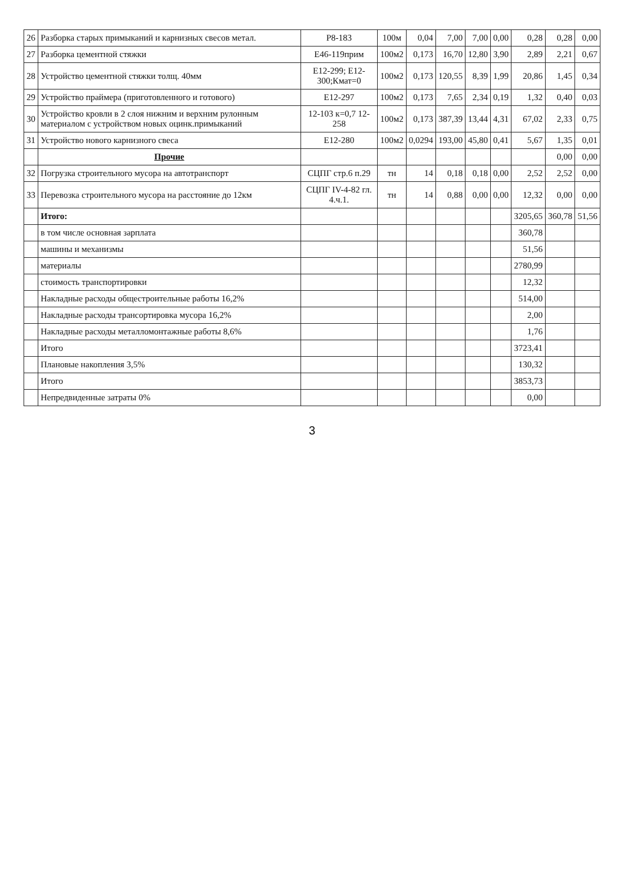| 26 | Разборка старых примыканий и карнизных свесов метал. | Р8-183 | 100м | 0,04 | 7,00 | 7,00 | 0,00 | 0,28 | 0,28 | 0,00 |
| 27 | Разборка цементной стяжки | Е46-119прим | 100м2 | 0,173 | 16,70 | 12,80 | 3,90 | 2,89 | 2,21 | 0,67 |
| 28 | Устройство цементной стяжки толщ. 40мм | Е12-299; Е12-300;Кмат=0 | 100м2 | 0,173 | 120,55 | 8,39 | 1,99 | 20,86 | 1,45 | 0,34 |
| 29 | Устройство праймера (приготовленного и готового) | Е12-297 | 100м2 | 0,173 | 7,65 | 2,34 | 0,19 | 1,32 | 0,40 | 0,03 |
| 30 | Устройство кровли в 2 слоя нижним и верхним рулонным материалом с устройством новых оцинк.примыканий | 12-103 к=0,7 12-258 | 100м2 | 0,173 | 387,39 | 13,44 | 4,31 | 67,02 | 2,33 | 0,75 |
| 31 | Устройство нового карнизного свеса | Е12-280 | 100м2 | 0,0294 | 193,00 | 45,80 | 0,41 | 5,67 | 1,35 | 0,01 |
| | Прочие | | | | | | | | 0,00 | 0,00 |
| 32 | Погрузка строительного мусора на автотранспорт | СЦПГ стр.6 п.29 | тн | 14 | 0,18 | 0,18 | 0,00 | 2,52 | 2,52 | 0,00 |
| 33 | Перевозка строительного мусора на расстояние до 12км | СЦПГ IV-4-82 гл. 4.ч.1. | тн | 14 | 0,88 | 0,00 | 0,00 | 12,32 | 0,00 | 0,00 |
| | Итого: | | | | | | | 3205,65 | 360,78 | 51,56 |
| | в том числе основная зарплата | | | | | | | 360,78 | | |
| | машины и механизмы | | | | | | | 51,56 | | |
| | материалы | | | | | | | 2780,99 | | |
| | стоимость транспортировки | | | | | | | 12,32 | | |
| | Накладные расходы общестроительные работы 16,2% | | | | | | | 514,00 | | |
| | Накладные расходы трансортировка мусора 16,2% | | | | | | | 2,00 | | |
| | Накладные расходы металломонтажные работы 8,6% | | | | | | | 1,76 | | |
| | Итого | | | | | | | 3723,41 | | |
| | Плановые накопления 3,5% | | | | | | | 130,32 | | |
| | Итого | | | | | | | 3853,73 | | |
| | Непредвиденные затраты 0% | | | | | | | 0,00 | | |
3